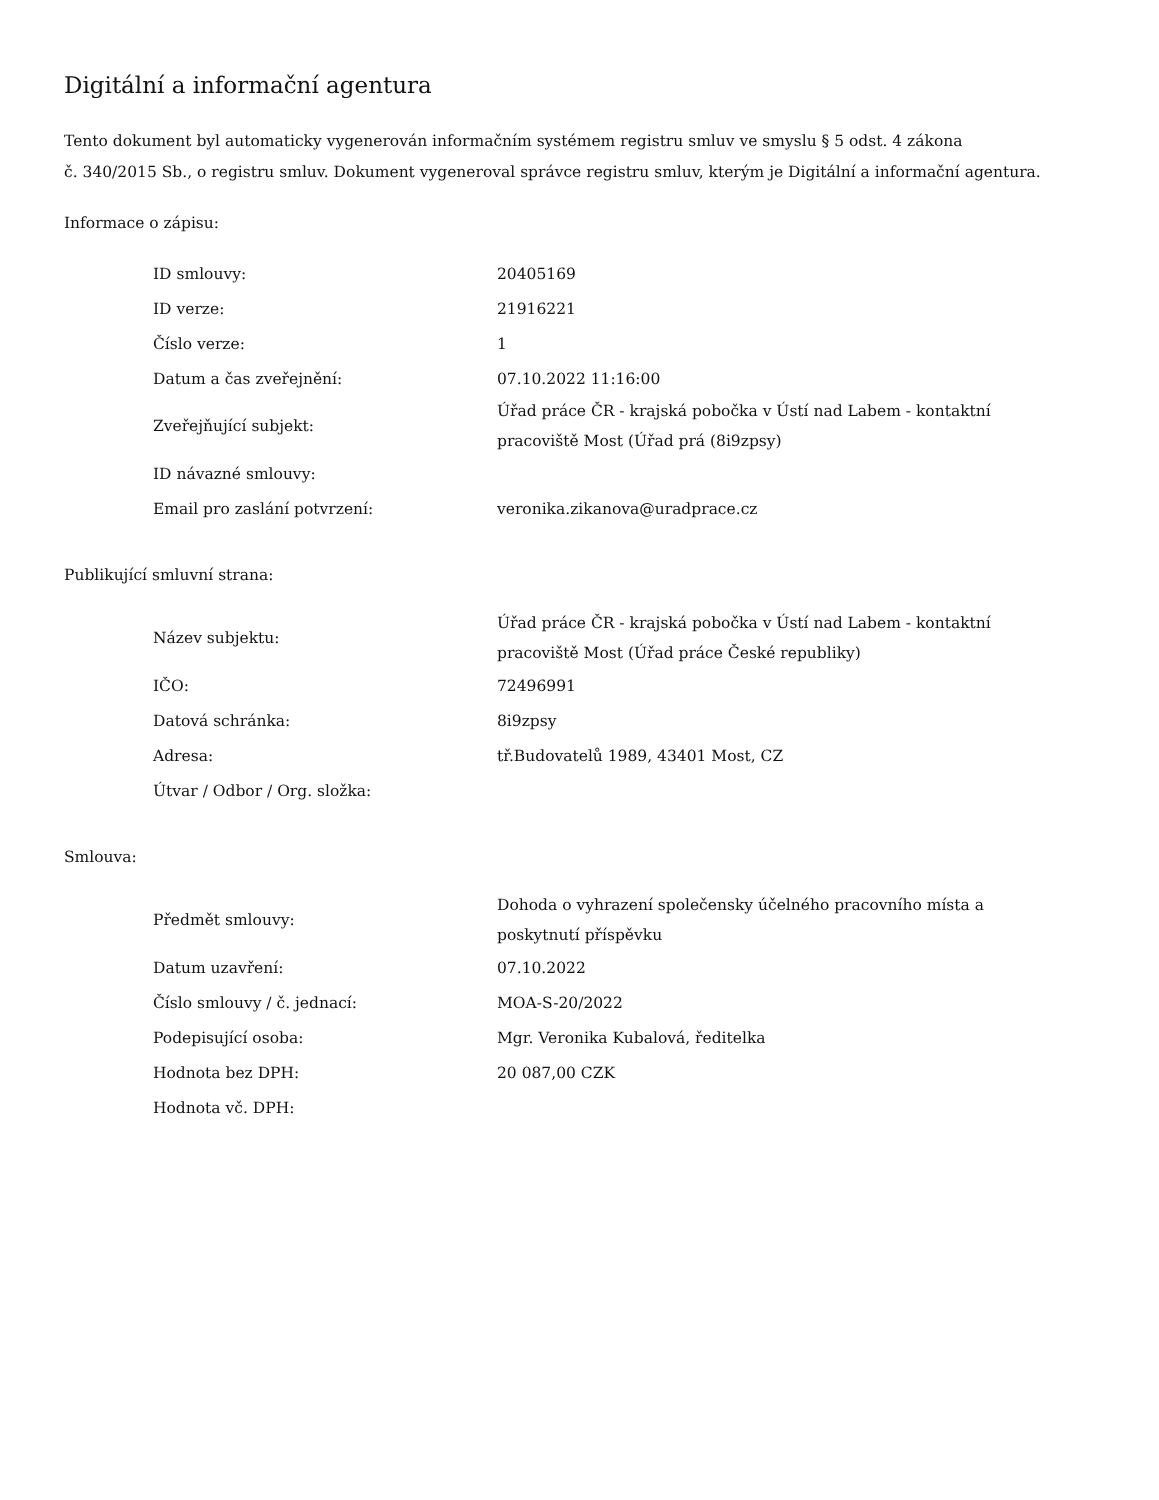Digitální a informační agentura
Tento dokument byl automaticky vygenerován informačním systémem registru smluv ve smyslu § 5 odst. 4 zákona
č. 340/2015 Sb., o registru smluv. Dokument vygeneroval správce registru smluv, kterým je Digitální a informační agentura.
Informace o zápisu:
| ID smlouvy: | 20405169 |
| ID verze: | 21916221 |
| Číslo verze: | 1 |
| Datum a čas zveřejnění: | 07.10.2022 11:16:00 |
| Zveřejňující subjekt: | Úřad práce ČR - krajská pobočka v Ústí nad Labem - kontaktní pracoviště Most (Úřad prá (8i9zpsy) |
| ID návazné smlouvy: | |
| Email pro zaslání potvrzení: | veronika.zikanova@uradprace.cz |
Publikující smluvní strana:
| Název subjektu: | Úřad práce ČR - krajská pobočka v Ústí nad Labem - kontaktní pracoviště Most (Úřad práce České republiky) |
| IČO: | 72496991 |
| Datová schránka: | 8i9zpsy |
| Adresa: | tř.Budovatelů 1989, 43401 Most, CZ |
| Útvar / Odbor / Org. složka: | |
Smlouva:
| Předmět smlouvy: | Dohoda o vyhrazení společensky účelného pracovního místa a poskytnutí příspěvku |
| Datum uzavření: | 07.10.2022 |
| Číslo smlouvy / č. jednací: | MOA-S-20/2022 |
| Podepisující osoba: | Mgr. Veronika Kubalová, ředitelka |
| Hodnota bez DPH: | 20 087,00 CZK |
| Hodnota vč. DPH: | |